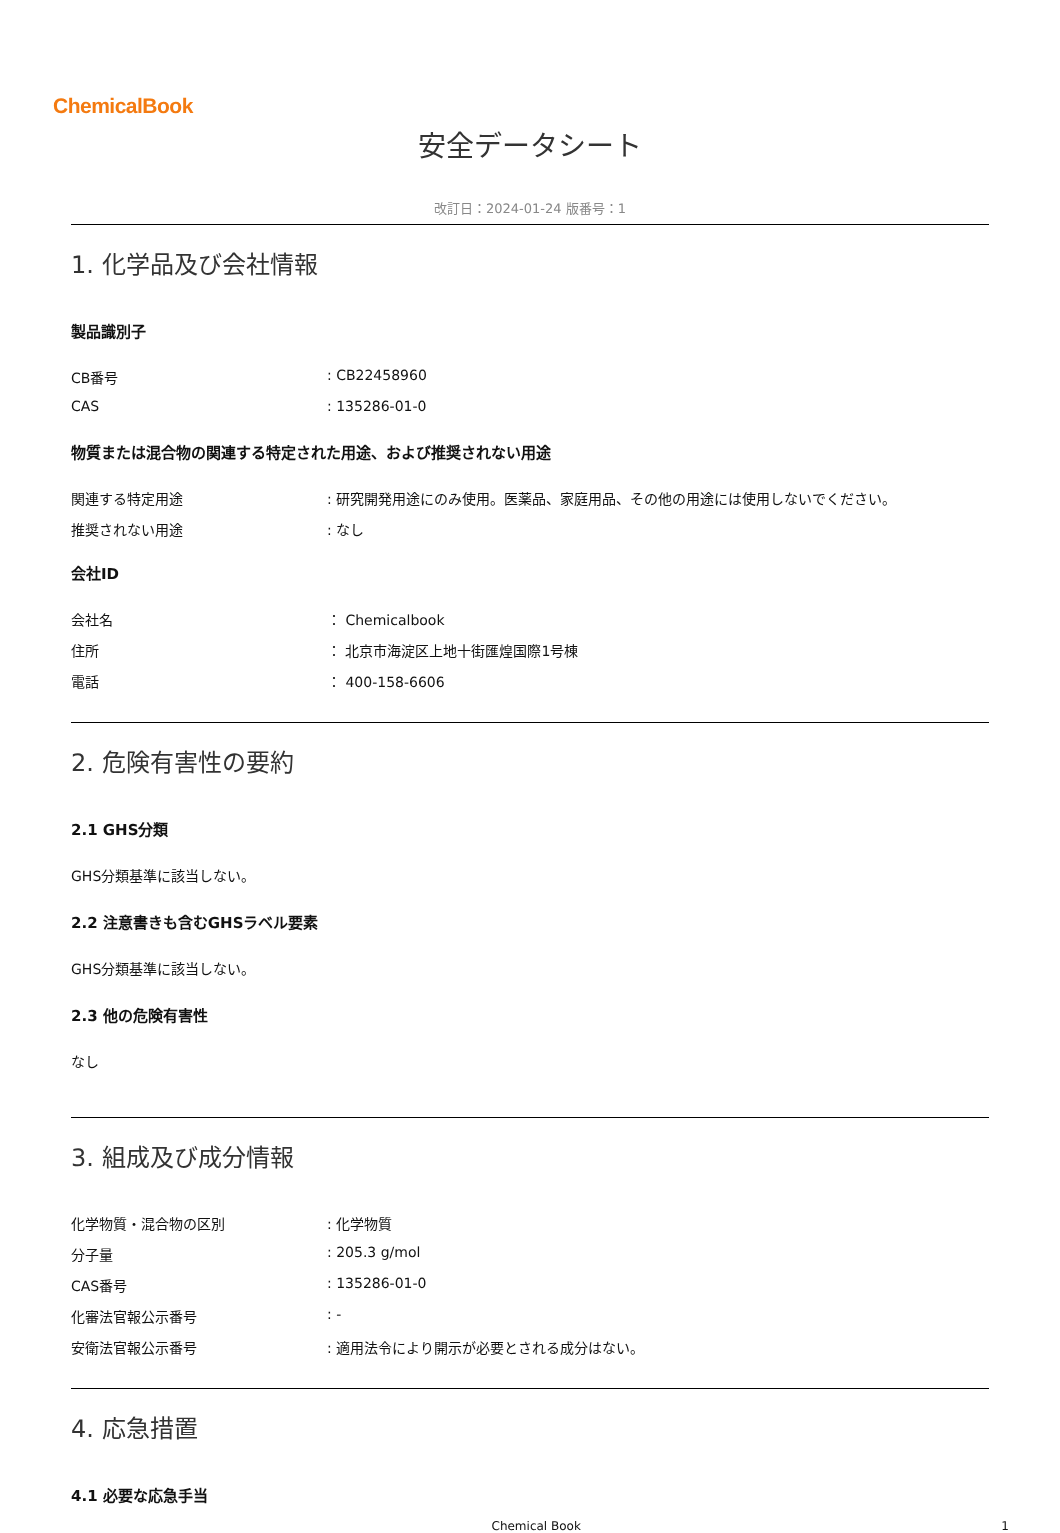ChemicalBook
安全データシート
改訂日：2024-01-24 版番号：1
1. 化学品及び会社情報
製品識別子
CB番号: CB22458960
CAS: 135286-01-0
物質または混合物の関連する特定された用途、および推奨されない用途
関連する特定用途: 研究開発用途にのみ使用。医薬品、家庭用品、その他の用途には使用しないでください。
推奨されない用途: なし
会社ID
会社名 ： Chemicalbook
住所 ： 北京市海淀区上地十街匯煌国際1号棟
電話 ： 400-158-6606
2. 危険有害性の要約
2.1 GHS分類
GHS分類基準に該当しない。
2.2 注意書きも含むGHSラベル要素
GHS分類基準に該当しない。
2.3 他の危険有害性
なし
3. 組成及び成分情報
化学物質・混合物の区別: 化学物質
分子量: 205.3 g/mol
CAS番号: 135286-01-0
化審法官報公示番号: -
安衛法官報公示番号: 適用法令により開示が必要とされる成分はない。
4. 応急措置
4.1 必要な応急手当
Chemical Book 1